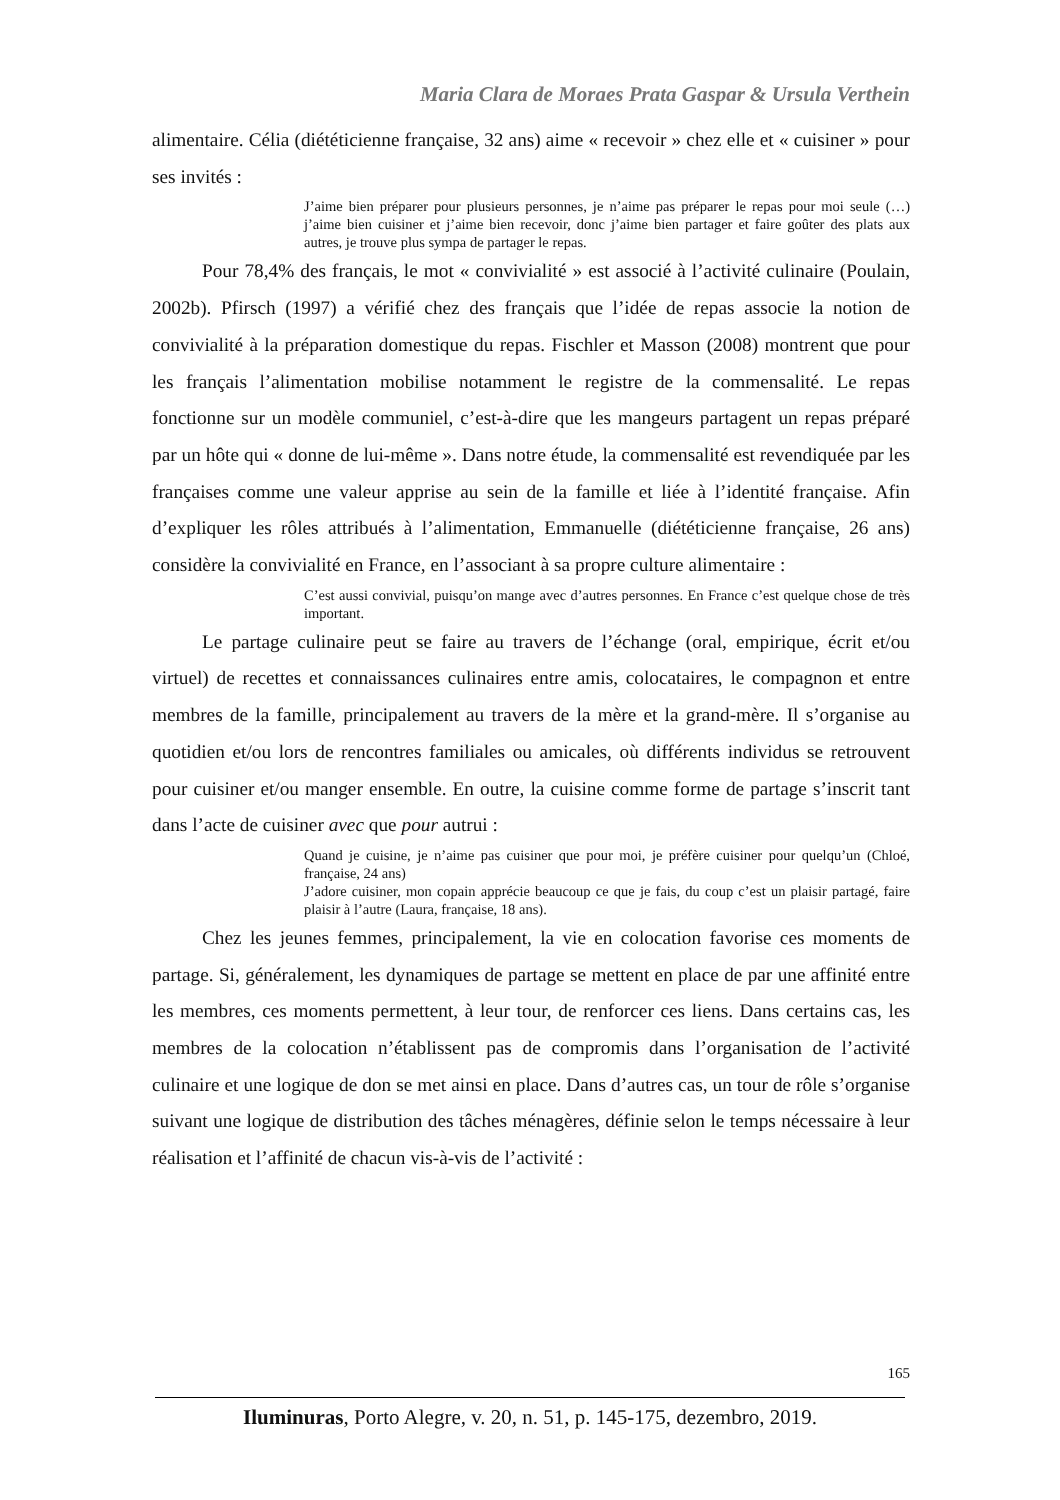Maria Clara de Moraes Prata Gaspar & Ursula Verthein
alimentaire. Célia (diététicienne française, 32 ans) aime « recevoir » chez elle et « cuisiner » pour ses invités :
J’aime bien préparer pour plusieurs personnes, je n’aime pas préparer le repas pour moi seule (…) j’aime bien cuisiner et j’aime bien recevoir, donc j’aime bien partager et faire goûter des plats aux autres, je trouve plus sympa de partager le repas.
Pour 78,4% des français, le mot « convivialité » est associé à l’activité culinaire (Poulain, 2002b). Pfirsch (1997) a vérifié chez des français que l’idée de repas associe la notion de convivialité à la préparation domestique du repas. Fischler et Masson (2008) montrent que pour les français l’alimentation mobilise notamment le registre de la commensalité. Le repas fonctionne sur un modèle communiel, c’est-à-dire que les mangeurs partagent un repas préparé par un hôte qui « donne de lui-même ». Dans notre étude, la commensalité est revendiquée par les françaises comme une valeur apprise au sein de la famille et liée à l’identité française. Afin d’expliquer les rôles attribués à l’alimentation, Emmanuelle (diététicienne française, 26 ans) considère la convivialité en France, en l’associant à sa propre culture alimentaire :
C’est aussi convivial, puisqu’on mange avec d’autres personnes. En France c’est quelque chose de très important.
Le partage culinaire peut se faire au travers de l’échange (oral, empirique, écrit et/ou virtuel) de recettes et connaissances culinaires entre amis, colocataires, le compagnon et entre membres de la famille, principalement au travers de la mère et la grand-mère. Il s’organise au quotidien et/ou lors de rencontres familiales ou amicales, où différents individus se retrouvent pour cuisiner et/ou manger ensemble. En outre, la cuisine comme forme de partage s’inscrit tant dans l’acte de cuisiner avec que pour autrui :
Quand je cuisine, je n’aime pas cuisiner que pour moi, je préfère cuisiner pour quelqu’un (Chloé, française, 24 ans)
J’adore cuisiner, mon copain apprécie beaucoup ce que je fais, du coup c’est un plaisir partagé, faire plaisir à l’autre (Laura, française, 18 ans).
Chez les jeunes femmes, principalement, la vie en colocation favorise ces moments de partage. Si, généralement, les dynamiques de partage se mettent en place de par une affinité entre les membres, ces moments permettent, à leur tour, de renforcer ces liens. Dans certains cas, les membres de la colocation n’établissent pas de compromis dans l’organisation de l’activité culinaire et une logique de don se met ainsi en place. Dans d’autres cas, un tour de rôle s’organise suivant une logique de distribution des tâches ménagères, définie selon le temps nécessaire à leur réalisation et l’affinité de chacun vis-à-vis de l’activité :
165
Iluminuras, Porto Alegre, v. 20, n. 51, p. 145-175, dezembro, 2019.